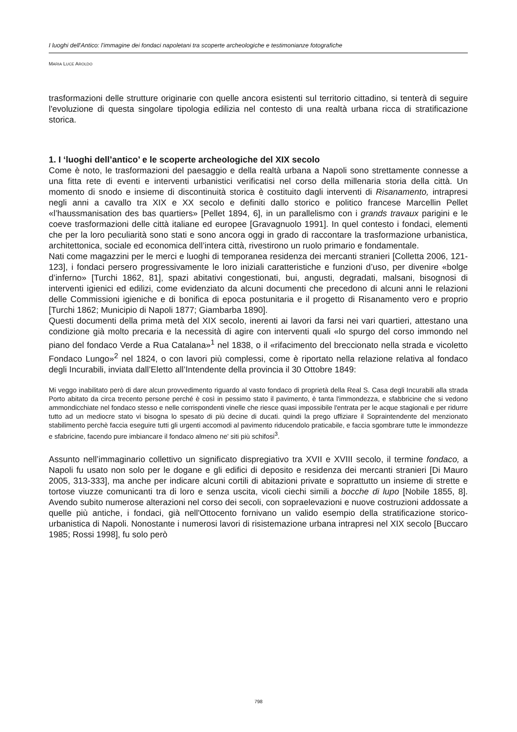I luoghi dell'Antico: l'immagine dei fondaci napoletani tra scoperte archeologiche e testimonianze fotografiche
MARIA LUCE AROLDO
trasformazioni delle strutture originarie con quelle ancora esistenti sul territorio cittadino, si tenterà di seguire l'evoluzione di questa singolare tipologia edilizia nel contesto di una realtà urbana ricca di stratificazione storica.
1. I ‘luoghi dell’antico’ e le scoperte archeologiche del XIX secolo
Come è noto, le trasformazioni del paesaggio e della realtà urbana a Napoli sono strettamente connesse a una fitta rete di eventi e interventi urbanistici verificatisi nel corso della millenaria storia della città. Un momento di snodo e insieme di discontinuità storica è costituito dagli interventi di Risanamento, intrapresi negli anni a cavallo tra XIX e XX secolo e definiti dallo storico e politico francese Marcellin Pellet «l’haussmanisation des bas quartiers» [Pellet 1894, 6], in un parallelismo con i grands travaux parigini e le coeve trasformazioni delle città italiane ed europee [Gravagnuolo 1991]. In quel contesto i fondaci, elementi che per la loro peculiarità sono stati e sono ancora oggi in grado di raccontare la trasformazione urbanistica, architettonica, sociale ed economica dell’intera città, rivestirono un ruolo primario e fondamentale.
Nati come magazzini per le merci e luoghi di temporanea residenza dei mercanti stranieri [Colletta 2006, 121-123], i fondaci persero progressivamente le loro iniziali caratteristiche e funzioni d’uso, per divenire «bolge d’inferno» [Turchi 1862, 81], spazi abitativi congestionati, bui, angusti, degradati, malsani, bisognosi di interventi igienici ed edilizi, come evidenziato da alcuni documenti che precedono di alcuni anni le relazioni delle Commissioni igieniche e di bonifica di epoca postunitaria e il progetto di Risanamento vero e proprio [Turchi 1862; Municipio di Napoli 1877; Giambarba 1890].
Questi documenti della prima metà del XIX secolo, inerenti ai lavori da farsi nei vari quartieri, attestano una condizione già molto precaria e la necessità di agire con interventi quali «lo spurgo del corso immondo nel piano del fondaco Verde a Rua Catalana»<sup>1</sup> nel 1838, o il «rifacimento del breccionato nella strada e vicoletto Fondaco Lungo»<sup>2</sup> nel 1824, o con lavori più complessi, come è riportato nella relazione relativa al fondaco degli Incurabili, inviata dall’Eletto all’Intendente della provincia il 30 Ottobre 1849:
Mi veggo inabilitato però di dare alcun provvedimento riguardo al vasto fondaco di proprietà della Real S. Casa degli Incurabili alla strada Porto abitato da circa trecento persone perché è così in pessimo stato il pavimento, è tanta l'immondezza, e sfabbricine che si vedono ammondicchiate nel fondaco stesso e nelle corrispondenti vinelle che riesce quasi impossibile l'entrata per le acque stagionali e per ridurre tutto ad un mediocre stato vi bisogna lo spesato di più decine di ducati. quindi la prego uffiziare il Sopraintendente del menzionato stabilimento perchè faccia eseguire tutti gli urgenti accomodi al pavimento riducendolo praticabile, e faccia sgombrare tutte le immondezze e sfabricine, facendo pure imbiancare il fondaco almeno ne' siti più schifosi<sup>3</sup>.
Assunto nell’immaginario collettivo un significato dispregiativo tra XVII e XVIII secolo, il termine fondaco, a Napoli fu usato non solo per le dogane e gli edifici di deposito e residenza dei mercanti stranieri [Di Mauro 2005, 313-333], ma anche per indicare alcuni cortili di abitazioni private e soprattutto un insieme di strette e tortose viuzze comunicanti tra di loro e senza uscita, vicoli ciechi simili a bocche di lupo [Nobile 1855, 8]. Avendo subito numerose alterazioni nel corso dei secoli, con sopraelevazioni e nuove costruzioni addossate a quelle più antiche, i fondaci, già nell'Ottocento fornivano un valido esempio della stratificazione storico-urbanistica di Napoli. Nonostante i numerosi lavori di risistemazione urbana intrapresi nel XIX secolo [Buccaro 1985; Rossi 1998], fu solo però
798